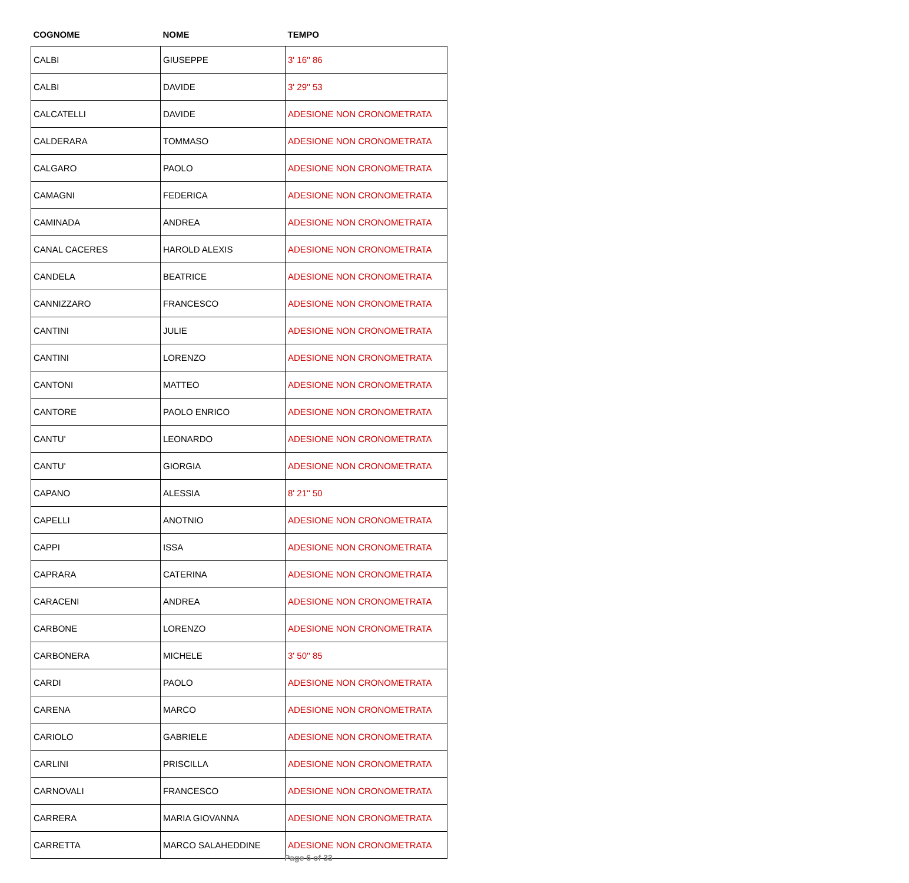| COGNOME | NOME | TEMPO |
| --- | --- | --- |
| CALBI | GIUSEPPE | 3' 16'' 86 |
| CALBI | DAVIDE | 3' 29'' 53 |
| CALCATELLI | DAVIDE | ADESIONE NON CRONOMETRATA |
| CALDERARA | TOMMASO | ADESIONE NON CRONOMETRATA |
| CALGARO | PAOLO | ADESIONE NON CRONOMETRATA |
| CAMAGNI | FEDERICA | ADESIONE NON CRONOMETRATA |
| CAMINADA | ANDREA | ADESIONE NON CRONOMETRATA |
| CANAL CACERES | HAROLD ALEXIS | ADESIONE NON CRONOMETRATA |
| CANDELA | BEATRICE | ADESIONE NON CRONOMETRATA |
| CANNIZZARO | FRANCESCO | ADESIONE NON CRONOMETRATA |
| CANTINI | JULIE | ADESIONE NON CRONOMETRATA |
| CANTINI | LORENZO | ADESIONE NON CRONOMETRATA |
| CANTONI | MATTEO | ADESIONE NON CRONOMETRATA |
| CANTORE | PAOLO ENRICO | ADESIONE NON CRONOMETRATA |
| CANTU' | LEONARDO | ADESIONE NON CRONOMETRATA |
| CANTU' | GIORGIA | ADESIONE NON CRONOMETRATA |
| CAPANO | ALESSIA | 8' 21'' 50 |
| CAPELLI | ANOTNIO | ADESIONE NON CRONOMETRATA |
| CAPPI | ISSA | ADESIONE NON CRONOMETRATA |
| CAPRARA | CATERINA | ADESIONE NON CRONOMETRATA |
| CARACENI | ANDREA | ADESIONE NON CRONOMETRATA |
| CARBONE | LORENZO | ADESIONE NON CRONOMETRATA |
| CARBONERA | MICHELE | 3' 50'' 85 |
| CARDI | PAOLO | ADESIONE NON CRONOMETRATA |
| CARENA | MARCO | ADESIONE NON CRONOMETRATA |
| CARIOLO | GABRIELE | ADESIONE NON CRONOMETRATA |
| CARLINI | PRISCILLA | ADESIONE NON CRONOMETRATA |
| CARNOVALI | FRANCESCO | ADESIONE NON CRONOMETRATA |
| CARRERA | MARIA GIOVANNA | ADESIONE NON CRONOMETRATA |
| CARRETTA | MARCO SALAHEDDINE | ADESIONE NON CRONOMETRATA |
Page 6 of 33